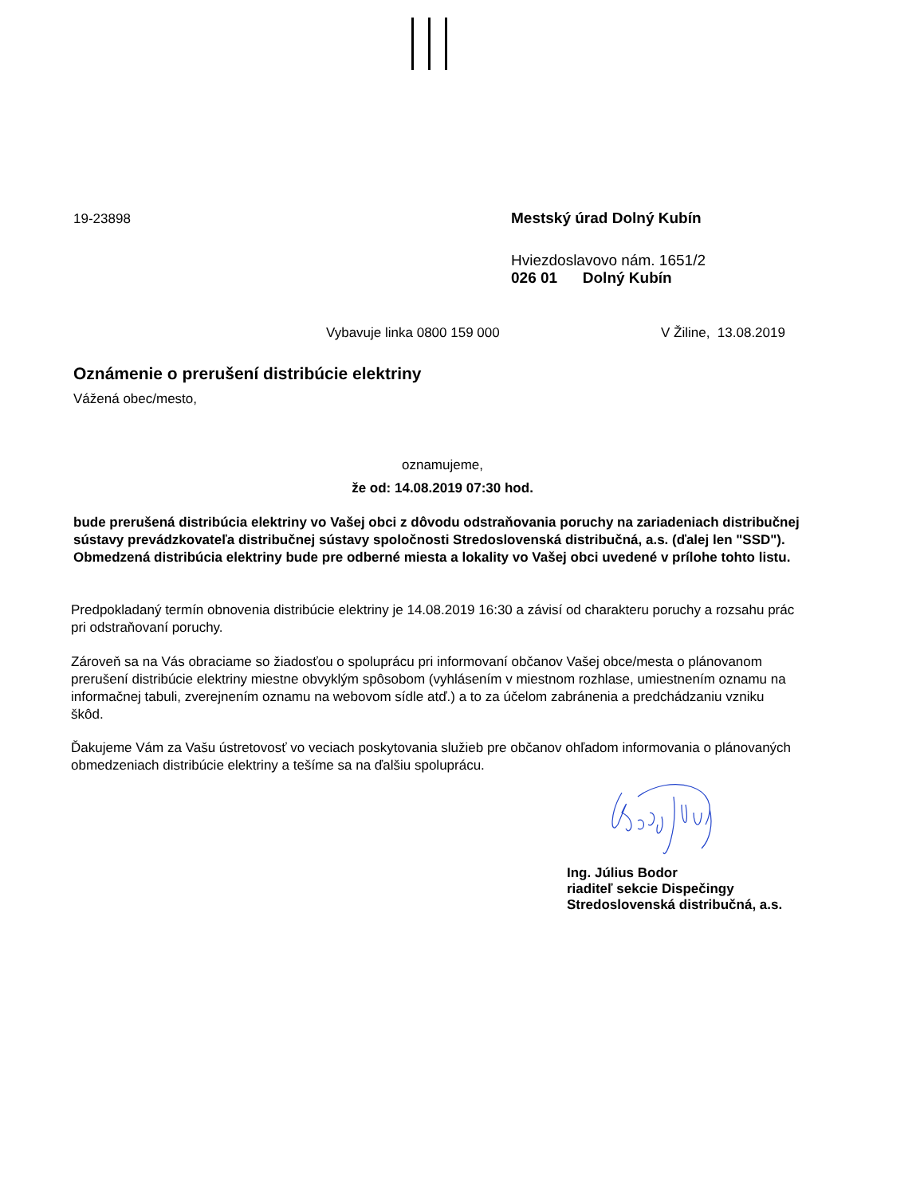19-23898 Mestský úrad Dolný Kubín
Hviezdoslavovo nám. 1651/2
026 01 Dolný Kubín
Vybavuje linka 0800 159 000 V Žiline, 13.08.2019
Oznámenie o prerušení distribúcie elektriny
Vážená obec/mesto,
oznamujeme,
že od: 14.08.2019 07:30 hod.
bude prerušená distribúcia elektriny vo Vašej obci z dôvodu odstraňovania poruchy na zariadeniach distribučnej sústavy prevádzkovateľa distribučnej sústavy spoločnosti Stredoslovenská distribučná, a.s. (ďalej len "SSD"). Obmedzená distribúcia elektriny bude pre odberné miesta a lokality vo Vašej obci uvedené v prílohe tohto listu.
Predpokladaný termín obnovenia distribúcie elektriny je 14.08.2019 16:30 a závisí od charakteru poruchy a rozsahu prác pri odstraňovaní poruchy.
Zároveň sa na Vás obraciame so žiadosťou o spoluprácu pri informovaní občanov Vašej obce/mesta o plánovanom prerušení distribúcie elektriny miestne obvyklým spôsobom (vyhlásením v miestnom rozhlase, umiestnením oznamu na informačnej tabuli, zverejnením oznamu na webovom sídle atď.) a to za účelom zabránenia a predchádzaniu vzniku škôd.
Ďakujeme Vám za Vašu ústretovosť vo veciach poskytovania služieb pre občanov ohľadom informovania o plánovaných obmedzeniach distribúcie elektriny a tešíme sa na ďalšiu spoluprácu.
Ing. Július Bodor
riaditeľ sekcie Dispečingy
Stredoslovenská distribučná, a.s.